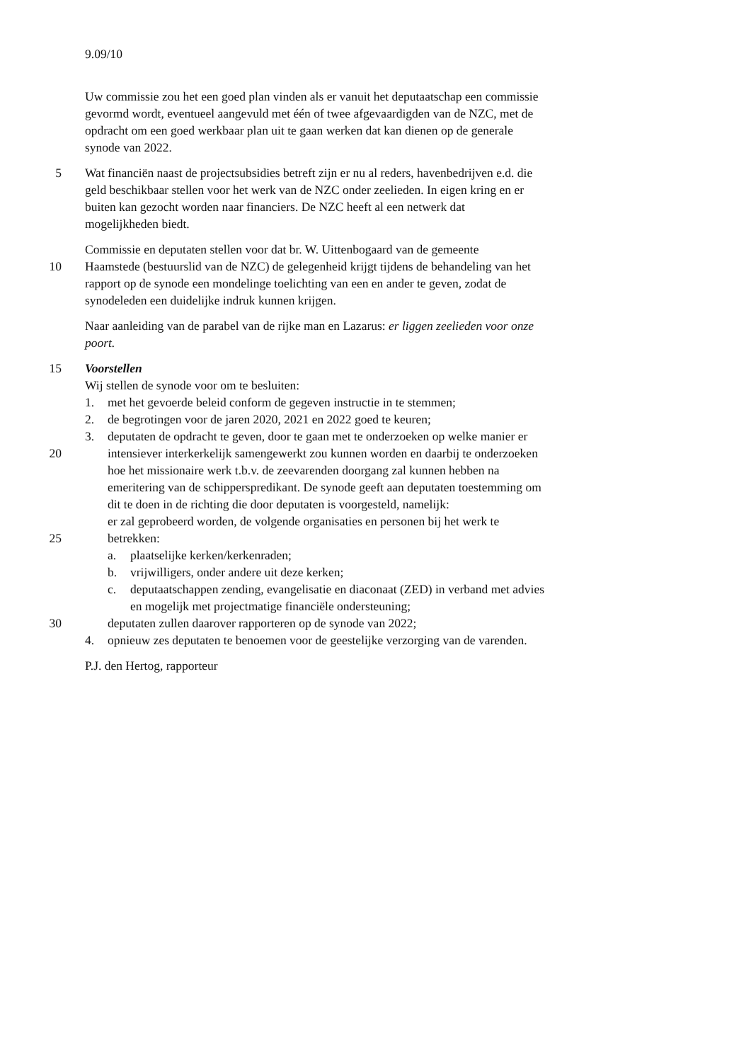9.09/10
Uw commissie zou het een goed plan vinden als er vanuit het deputaatschap een commissie
gevormd wordt, eventueel aangevuld met één of twee afgevaardigden van de NZC, met de
opdracht om een goed werkbaar plan uit te gaan werken dat kan dienen op de generale
synode van 2022.
5 Wat financiën naast de projectsubsidies betreft zijn er nu al reders, havenbedrijven e.d. die
geld beschikbaar stellen voor het werk van de NZC onder zeelieden. In eigen kring en er
buiten kan gezocht worden naar financiers. De NZC heeft al een netwerk dat
mogelijkheden biedt.
Commissie en deputaten stellen voor dat br. W. Uittenbogaard van de gemeente
10 Haamstede (bestuurslid van de NZC) de gelegenheid krijgt tijdens de behandeling van het
rapport op de synode een mondelinge toelichting van een en ander te geven, zodat de
synodeleden een duidelijke indruk kunnen krijgen.
Naar aanleiding van de parabel van de rijke man en Lazarus: er liggen zeelieden voor onze
poort.
15 Voorstellen
Wij stellen de synode voor om te besluiten:
1. met het gevoerde beleid conform de gegeven instructie in te stemmen;
2. de begrotingen voor de jaren 2020, 2021 en 2022 goed te keuren;
3. deputaten de opdracht te geven, door te gaan met te onderzoeken op welke manier er
20 intensiever interkerkelijk samengewerkt zou kunnen worden en daarbij te onderzoeken
hoe het missionaire werk t.b.v. de zeevarenden doorgang zal kunnen hebben na
emeritering van de schipperspredikant. De synode geeft aan deputaten toestemming om
dit te doen in de richting die door deputaten is voorgesteld, namelijk:
er zal geprobeerd worden, de volgende organisaties en personen bij het werk te
25 betrekken:
a. plaatselijke kerken/kerkenraden;
b. vrijwilligers, onder andere uit deze kerken;
c. deputaatschappen zending, evangelisatie en diaconaat (ZED) in verband met advies
en mogelijk met projectmatige financiële ondersteuning;
30 deputaten zullen daarover rapporteren op de synode van 2022;
4. opnieuw zes deputaten te benoemen voor de geestelijke verzorging van de varenden.
P.J. den Hertog, rapporteur